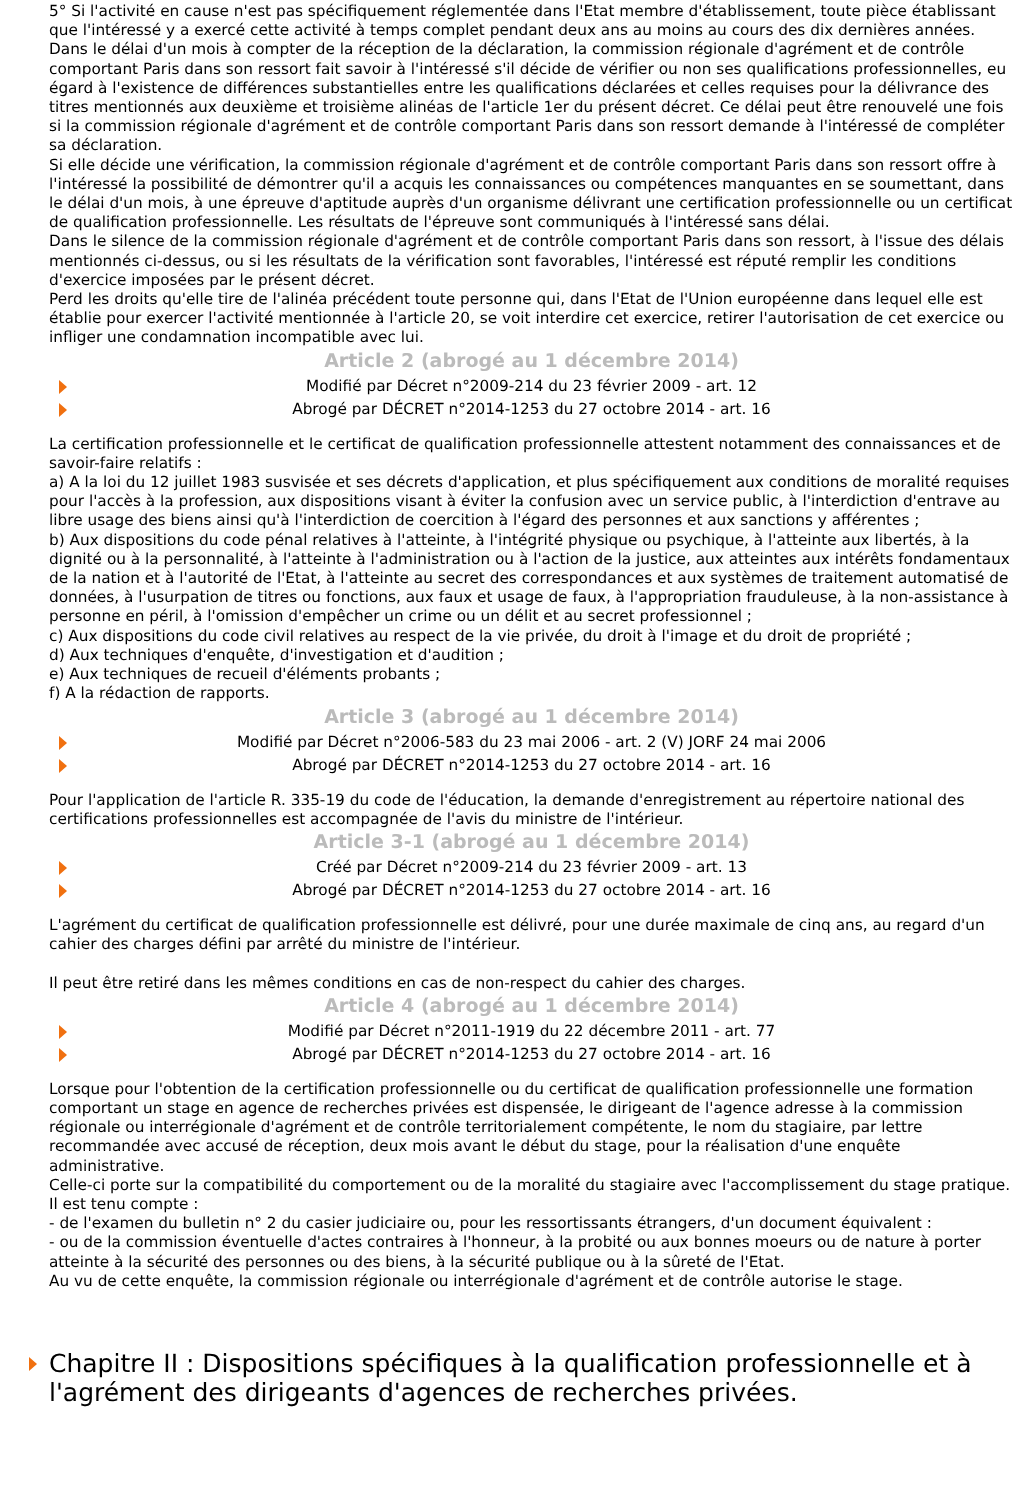5° Si l'activité en cause n'est pas spécifiquement réglementée dans l'Etat membre d'établissement, toute pièce établissant que l'intéressé y a exercé cette activité à temps complet pendant deux ans au moins au cours des dix dernières années.
Dans le délai d'un mois à compter de la réception de la déclaration, la commission régionale d'agrément et de contrôle comportant Paris dans son ressort fait savoir à l'intéressé s'il décide de vérifier ou non ses qualifications professionnelles, eu égard à l'existence de différences substantielles entre les qualifications déclarées et celles requises pour la délivrance des titres mentionnés aux deuxième et troisième alinéas de l'article 1er du présent décret. Ce délai peut être renouvelé une fois si la commission régionale d'agrément et de contrôle comportant Paris dans son ressort demande à l'intéressé de compléter sa déclaration.
Si elle décide une vérification, la commission régionale d'agrément et de contrôle comportant Paris dans son ressort offre à l'intéressé la possibilité de démontrer qu'il a acquis les connaissances ou compétences manquantes en se soumettant, dans le délai d'un mois, à une épreuve d'aptitude auprès d'un organisme délivrant une certification professionnelle ou un certificat de qualification professionnelle. Les résultats de l'épreuve sont communiqués à l'intéressé sans délai.
Dans le silence de la commission régionale d'agrément et de contrôle comportant Paris dans son ressort, à l'issue des délais mentionnés ci-dessus, ou si les résultats de la vérification sont favorables, l'intéressé est réputé remplir les conditions d'exercice imposées par le présent décret.
Perd les droits qu'elle tire de l'alinéa précédent toute personne qui, dans l'Etat de l'Union européenne dans lequel elle est établie pour exercer l'activité mentionnée à l'article 20, se voit interdire cet exercice, retirer l'autorisation de cet exercice ou infliger une condamnation incompatible avec lui.
Article 2 (abrogé au 1 décembre 2014)
Modifié par Décret n°2009-214 du 23 février 2009 - art. 12
Abrogé par DÉCRET n°2014-1253 du 27 octobre 2014 - art. 16
La certification professionnelle et le certificat de qualification professionnelle attestent notamment des connaissances et de savoir-faire relatifs :
a) A la loi du 12 juillet 1983 susvisée et ses décrets d'application, et plus spécifiquement aux conditions de moralité requises pour l'accès à la profession, aux dispositions visant à éviter la confusion avec un service public, à l'interdiction d'entrave au libre usage des biens ainsi qu'à l'interdiction de coercition à l'égard des personnes et aux sanctions y afférentes ;
b) Aux dispositions du code pénal relatives à l'atteinte, à l'intégrité physique ou psychique, à l'atteinte aux libertés, à la dignité ou à la personnalité, à l'atteinte à l'administration ou à l'action de la justice, aux atteintes aux intérêts fondamentaux de la nation et à l'autorité de l'Etat, à l'atteinte au secret des correspondances et aux systèmes de traitement automatisé de données, à l'usurpation de titres ou fonctions, aux faux et usage de faux, à l'appropriation frauduleuse, à la non-assistance à personne en péril, à l'omission d'empêcher un crime ou un délit et au secret professionnel ;
c) Aux dispositions du code civil relatives au respect de la vie privée, du droit à l'image et du droit de propriété ;
d) Aux techniques d'enquête, d'investigation et d'audition ;
e) Aux techniques de recueil d'éléments probants ;
f) A la rédaction de rapports.
Article 3 (abrogé au 1 décembre 2014)
Modifié par Décret n°2006-583 du 23 mai 2006 - art. 2 (V) JORF 24 mai 2006
Abrogé par DÉCRET n°2014-1253 du 27 octobre 2014 - art. 16
Pour l'application de l'article R. 335-19 du code de l'éducation, la demande d'enregistrement au répertoire national des certifications professionnelles est accompagnée de l'avis du ministre de l'intérieur.
Article 3-1 (abrogé au 1 décembre 2014)
Créé par Décret n°2009-214 du 23 février 2009 - art. 13
Abrogé par DÉCRET n°2014-1253 du 27 octobre 2014 - art. 16
L'agrément du certificat de qualification professionnelle est délivré, pour une durée maximale de cinq ans, au regard d'un cahier des charges défini par arrêté du ministre de l'intérieur.
Il peut être retiré dans les mêmes conditions en cas de non-respect du cahier des charges.
Article 4 (abrogé au 1 décembre 2014)
Modifié par Décret n°2011-1919 du 22 décembre 2011 - art. 77
Abrogé par DÉCRET n°2014-1253 du 27 octobre 2014 - art. 16
Lorsque pour l'obtention de la certification professionnelle ou du certificat de qualification professionnelle une formation comportant un stage en agence de recherches privées est dispensée, le dirigeant de l'agence adresse à la commission régionale ou interrégionale d'agrément et de contrôle territorialement compétente, le nom du stagiaire, par lettre recommandée avec accusé de réception, deux mois avant le début du stage, pour la réalisation d'une enquête administrative.
Celle-ci porte sur la compatibilité du comportement ou de la moralité du stagiaire avec l'accomplissement du stage pratique. Il est tenu compte :
- de l'examen du bulletin n° 2 du casier judiciaire ou, pour les ressortissants étrangers, d'un document équivalent :
- ou de la commission éventuelle d'actes contraires à l'honneur, à la probité ou aux bonnes moeurs ou de nature à porter atteinte à la sécurité des personnes ou des biens, à la sécurité publique ou à la sûreté de l'Etat.
Au vu de cette enquête, la commission régionale ou interrégionale d'agrément et de contrôle autorise le stage.
Chapitre II : Dispositions spécifiques à la qualification professionnelle et à l'agrément des dirigeants d'agences de recherches privées.